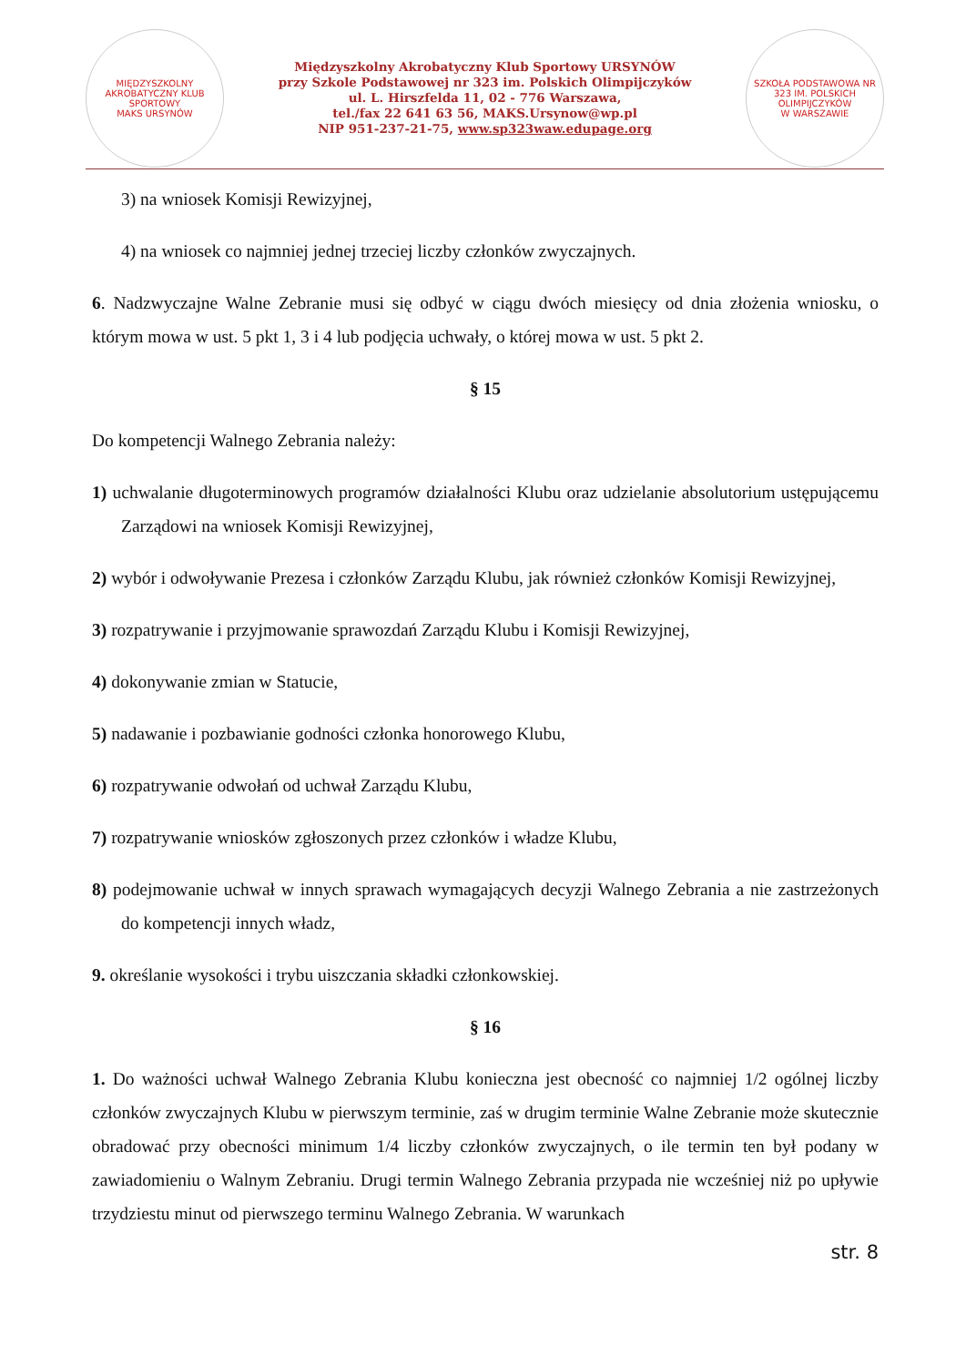MIĘDZYSZKOLNY AKROBATYCZNY KLUB SPORTOWY
MAKS URSYNÓW
Międzyszkolny Akrobatyczny Klub Sportowy URSYNÓW
przy Szkole Podstawowej nr 323 im. Polskich Olimpijczyków
ul. L. Hirszfelda 11, 02 - 776 Warszawa,
tel./fax 22 641 63 56, MAKS.Ursynow@wp.pl
NIP 951-237-21-75, www.sp323waw.edupage.org
SZKOŁA PODSTAWOWA NR 323 IM. POLSKICH OLIMPIJCZYKÓW
W WARSZAWIE
3) na wniosek Komisji Rewizyjnej,
4) na wniosek co najmniej jednej trzeciej liczby członków zwyczajnych.
6. Nadzwyczajne Walne Zebranie musi się odbyć w ciągu dwóch miesięcy od dnia złożenia wniosku, o którym mowa w ust. 5 pkt 1, 3 i 4 lub podjęcia uchwały, o której mowa w ust. 5 pkt 2.
§ 15
Do kompetencji Walnego Zebrania należy:
1) uchwalanie długoterminowych programów działalności Klubu oraz udzielanie absolutorium ustępującemu Zarządowi na wniosek Komisji Rewizyjnej,
2) wybór i odwoływanie Prezesa i członków Zarządu Klubu, jak również członków Komisji Rewizyjnej,
3) rozpatrywanie i przyjmowanie sprawozdań Zarządu Klubu i Komisji Rewizyjnej,
4) dokonywanie zmian w Statucie,
5) nadawanie i pozbawianie godności członka honorowego Klubu,
6) rozpatrywanie odwołań od uchwał Zarządu Klubu,
7) rozpatrywanie wniosków zgłoszonych przez członków i władze Klubu,
8) podejmowanie uchwał w innych sprawach wymagających decyzji Walnego Zebrania a nie zastrzeżonych do kompetencji innych władz,
9. określanie wysokości i trybu uiszczania składki członkowskiej.
§ 16
1. Do ważności uchwał Walnego Zebrania Klubu konieczna jest obecność co najmniej 1/2 ogólnej liczby członków zwyczajnych Klubu w pierwszym terminie, zaś w drugim terminie Walne Zebranie może skutecznie obradować przy obecności minimum 1/4 liczby członków zwyczajnych, o ile termin ten był podany w zawiadomieniu o Walnym Zebraniu. Drugi termin Walnego Zebrania przypada nie wcześniej niż po upływie trzydziestu minut od pierwszego terminu Walnego Zebrania. W warunkach
str. 8